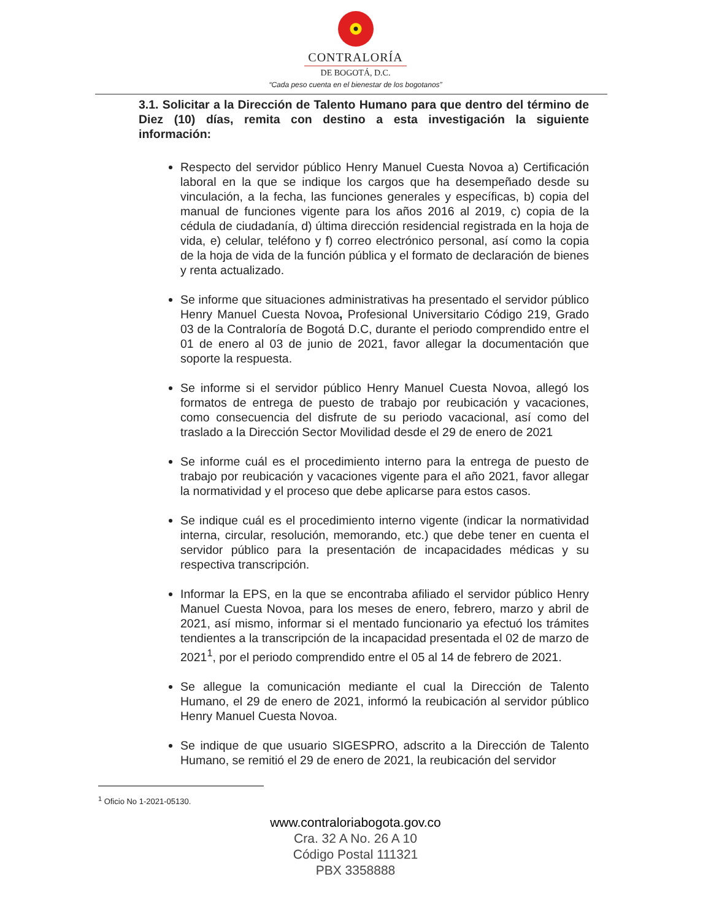CONTRALORÍA
DE BOGOTÁ, D.C.
“Cada peso cuenta en el bienestar de los bogotanos”
3.1. Solicitar a la Dirección de Talento Humano para que dentro del término de Diez (10) días, remita con destino a esta investigación la siguiente información:
Respecto del servidor público Henry Manuel Cuesta Novoa a) Certificación laboral en la que se indique los cargos que ha desempeñado desde su vinculación, a la fecha, las funciones generales y específicas, b) copia del manual de funciones vigente para los años 2016 al 2019, c) copia de la cédula de ciudadanía, d) última dirección residencial registrada en la hoja de vida, e) celular, teléfono y f) correo electrónico personal, así como la copia de la hoja de vida de la función pública y el formato de declaración de bienes y renta actualizado.
Se informe que situaciones administrativas ha presentado el servidor público Henry Manuel Cuesta Novoa, Profesional Universitario Código 219, Grado 03 de la Contraloría de Bogotá D.C, durante el periodo comprendido entre el 01 de enero al 03 de junio de 2021, favor allegar la documentación que soporte la respuesta.
Se informe si el servidor público Henry Manuel Cuesta Novoa, allegó los formatos de entrega de puesto de trabajo por reubicación y vacaciones, como consecuencia del disfrute de su periodo vacacional, así como del traslado a la Dirección Sector Movilidad desde el 29 de enero de 2021
Se informe cuál es el procedimiento interno para la entrega de puesto de trabajo por reubicación y vacaciones vigente para el año 2021, favor allegar la normatividad y el proceso que debe aplicarse para estos casos.
Se indique cuál es el procedimiento interno vigente (indicar la normatividad interna, circular, resolución, memorando, etc.) que debe tener en cuenta el servidor público para la presentación de incapacidades médicas y su respectiva transcripción.
Informar la EPS, en la que se encontraba afiliado el servidor público Henry Manuel Cuesta Novoa, para los meses de enero, febrero, marzo y abril de 2021, así mismo, informar si el mentado funcionario ya efectuó los trámites tendientes a la transcripción de la incapacidad presentada el 02 de marzo de 2021<sup>1</sup>, por el periodo comprendido entre el 05 al 14 de febrero de 2021.
Se allegue la comunicación mediante el cual la Dirección de Talento Humano, el 29 de enero de 2021, informó la reubicación al servidor público Henry Manuel Cuesta Novoa.
Se indique de que usuario SIGESPRO, adscrito a la Dirección de Talento Humano, se remitió el 29 de enero de 2021, la reubicación del servidor
<sup>1</sup> Oficio No 1-2021-05130.
www.contraloriabogota.gov.co
Cra. 32 A No. 26 A 10
Código Postal 111321
PBX 3358888